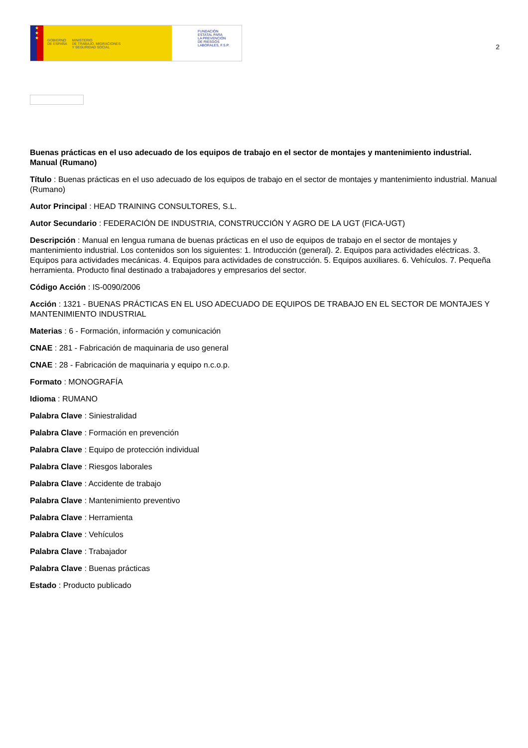★
★
★
GOBIERNO
DE ESPAÑA MINISTERIO
DE TRABAJO, MIGRACIONES
Y SEGURIDAD SOCIAL
FUNDACIÓN
ESTATAL PARA
LA PREVENCIÓN
DE RIESGOS
LABORALES, F.S.P.
2
Buenas prácticas en el uso adecuado de los equipos de trabajo en el sector de montajes y mantenimiento industrial. Manual (Rumano)
Título : Buenas prácticas en el uso adecuado de los equipos de trabajo en el sector de montajes y mantenimiento industrial. Manual (Rumano)
Autor Principal : HEAD TRAINING CONSULTORES, S.L.
Autor Secundario : FEDERACIÓN DE INDUSTRIA, CONSTRUCCIÓN Y AGRO DE LA UGT (FICA-UGT)
Descripción : Manual en lengua rumana de buenas prácticas en el uso de equipos de trabajo en el sector de montajes y mantenimiento industrial. Los contenidos son los siguientes: 1. Introducción (general). 2. Equipos para actividades eléctricas. 3. Equipos para actividades mecánicas. 4. Equipos para actividades de construcción. 5. Equipos auxiliares. 6. Vehículos. 7. Pequeña herramienta. Producto final destinado a trabajadores y empresarios del sector.
Código Acción : IS-0090/2006
Acción : 1321 - BUENAS PRÁCTICAS EN EL USO ADECUADO DE EQUIPOS DE TRABAJO EN EL SECTOR DE MONTAJES Y MANTENIMIENTO INDUSTRIAL
Materias : 6 - Formación, información y comunicación
CNAE : 281 - Fabricación de maquinaria de uso general
CNAE : 28 - Fabricación de maquinaria y equipo n.c.o.p.
Formato : MONOGRAFÍA
Idioma : RUMANO
Palabra Clave : Siniestralidad
Palabra Clave : Formación en prevención
Palabra Clave : Equipo de protección individual
Palabra Clave : Riesgos laborales
Palabra Clave : Accidente de trabajo
Palabra Clave : Mantenimiento preventivo
Palabra Clave : Herramienta
Palabra Clave : Vehículos
Palabra Clave : Trabajador
Palabra Clave : Buenas prácticas
Estado : Producto publicado